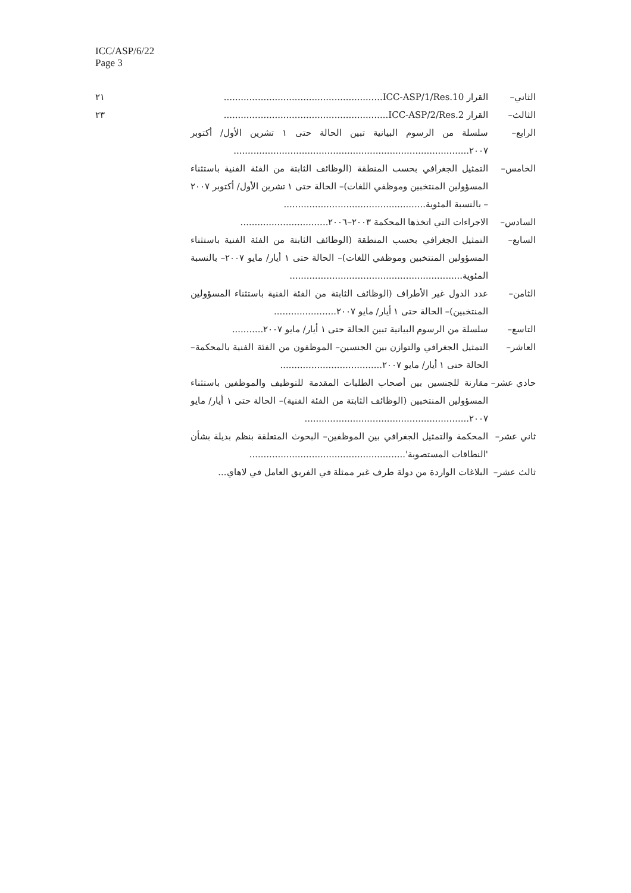ICC/ASP/6/22
Page 3
الثاني– القرار ICC-ASP/1/Res.10........................................................
٢١
الثالث– القرار ICC-ASP/2/Res.2..........................................................
٢٣
الرابع– سلسلة من الرسوم البيانية تبين الحالة حتى ١ تشرين الأول/ أكتوبر ٢٠٠٧...................................................................................
الخامس– التمثيل الجغرافي بحسب المنطقة (الوظائف الثابتة من الفئة الفنية باستثناء المسؤولين المنتخبين وموظفي اللغات)– الحالة حتى ١ تشرين الأول/ أكتوبر ٢٠٠٧ – بالنسبة المئوية..................................................
السادس– الاجراءات التي اتخذها المحكمة ٢٠٠٣–٢٠٠٦...............................
السابع– التمثيل الجغرافي بحسب المنطقة (الوظائف الثابتة من الفئة الفنية باستثناء المسؤولين المنتخبين وموظفي اللغات)– الحالة حتى ١ أيار/ مايو ٢٠٠٧– بالنسبة المئوية.............................................................
الثامن– عدد الدول غير الأطراف (الوظائف الثابتة من الفئة الفنية باستثناء المسؤولين المنتخبين)– الحالة حتى ١ أيار/ مايو ٢٠٠٧......................
التاسع– سلسلة من الرسوم البيانية تبين الحالة حتى ١ أيار/ مايو ٢٠٠٧...........
العاشر– التمثيل الجغرافي والتوازن بين الجنسين– الموظفون من الفئة الفنية بالمحكمة– الحالة حتى ١ أيار/ مايو ٢٠٠٧....................................
حادي عشر–
مقارنة للجنسين بين أصحاب الطلبات المقدمة للتوظيف والموظفين باستثناء المسؤولين المنتخبين (الوظائف الثابتة من الفئة الفنية)– الحالة حتى ١ أيار/ مايو ٢٠٠٧..........................................................
ثاني عشر–
المحكمة والتمثيل الجغرافي بين الموظفين– البحوث المتعلقة بنظم بديلة بشأن 'النطاقات المستصوبة'.......................................................
ثالث عشر–
البلاغات الواردة من دولة طرف غير ممثلة في الفريق العامل في لاهاي...